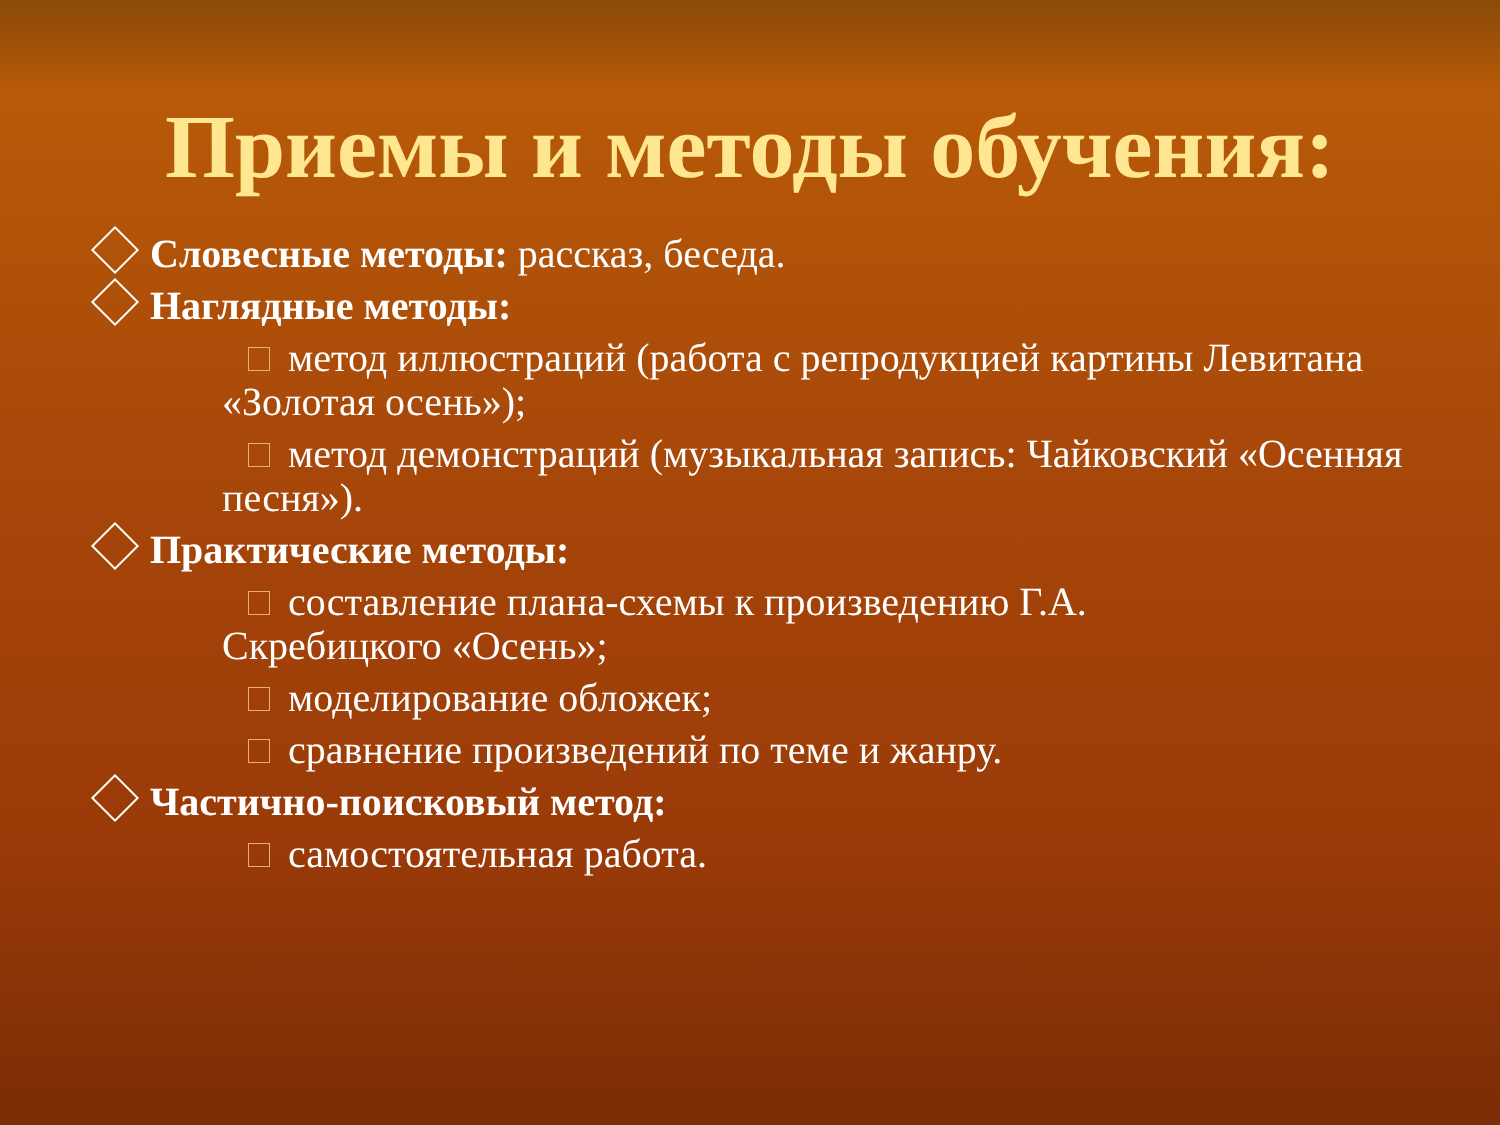Приемы и методы обучения:
Словесные методы: рассказ, беседа.
Наглядные методы:
метод иллюстраций (работа с репродукцией картины Левитана «Золотая осень»);
метод демонстраций (музыкальная запись: Чайковский «Осенняя песня»).
Практические методы:
составление плана-схемы к произведению Г.А. Скребицкого «Осень»;
моделирование обложек;
сравнение произведений по теме и жанру.
Частично-поисковый метод:
самостоятельная работа.